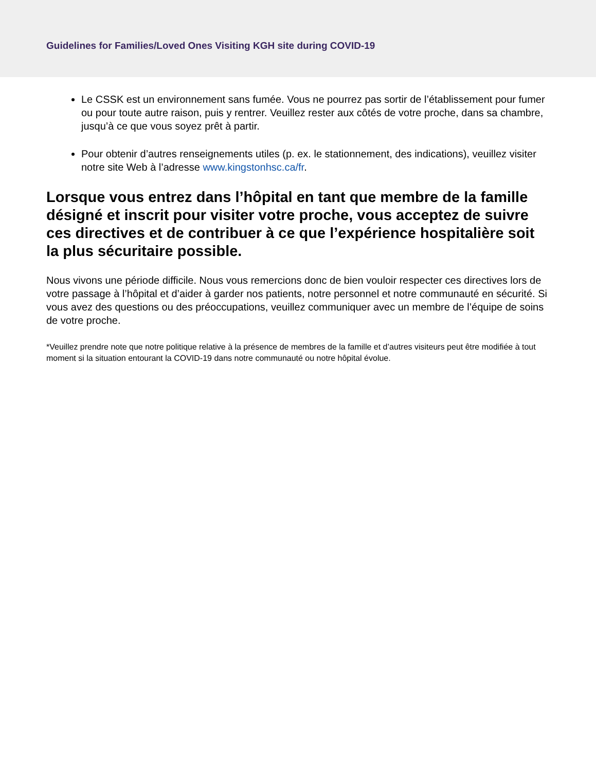Guidelines for Families/Loved Ones Visiting KGH site during COVID-19
Le CSSK est un environnement sans fumée. Vous ne pourrez pas sortir de l’établissement pour fumer ou pour toute autre raison, puis y rentrer. Veuillez rester aux côtés de votre proche, dans sa chambre, jusqu’à ce que vous soyez prêt à partir.
Pour obtenir d’autres renseignements utiles (p. ex. le stationnement, des indications), veuillez visiter notre site Web à l’adresse www.kingstonhsc.ca/fr.
Lorsque vous entrez dans l’hôpital en tant que membre de la famille désigné et inscrit pour visiter votre proche, vous acceptez de suivre ces directives et de contribuer à ce que l’expérience hospitalière soit la plus sécuritaire possible.
Nous vivons une période difficile. Nous vous remercions donc de bien vouloir respecter ces directives lors de votre passage à l’hôpital et d’aider à garder nos patients, notre personnel et notre communauté en sécurité. Si vous avez des questions ou des préoccupations, veuillez communiquer avec un membre de l’équipe de soins de votre proche.
*Veuillez prendre note que notre politique relative à la présence de membres de la famille et d’autres visiteurs peut être modifiée à tout moment si la situation entourant la COVID-19 dans notre communauté ou notre hôpital évolue.